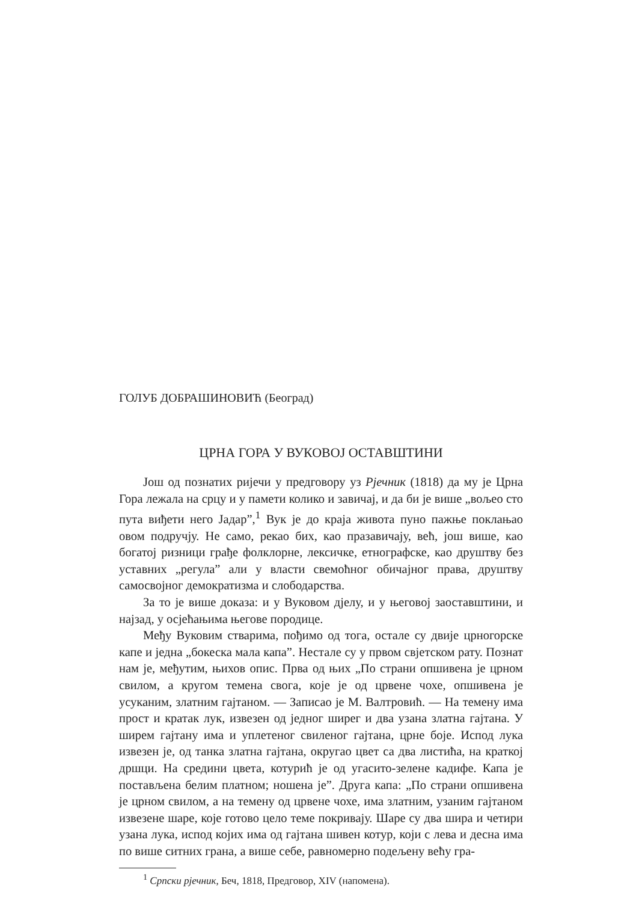ГОЛУБ ДОБРАШИНОВИЋ (Београд)
ЦРНА ГОРА У ВУКОВОЈ ОСТАВШТИНИ
Још од познатих ријечи у предговору уз Рјечник (1818) да му је Црна Гора лежала на срцу и у памети колико и завичај, и да би је више „вољео сто пута виђети него Јадар”,<sup>1</sup> Вук је до краја живота пуно пажње поклањао овом подручју. Не само, рекао бих, као празавичају, већ, још више, као богатој ризници грађе фолклорне, лексичке, етнографске, као друштву без уставних „регула” али у власти свемоћног обичајног права, друштву самосвојног демократизма и слободарства.
За то је више доказа: и у Вуковом дјелу, и у његовој заоставштини, и најзад, у осјећањима његове породице.
Међу Вуковим стварима, пођимо од тога, остале су двије црногорске капе и једна „бокеска мала капа”. Нестале су у првом свјетском рату. Познат нам је, међутим, њихов опис. Прва од њих „По страни опшивена је црном свилом, а кругом темена свога, које је од црвене чохе, опшивена је усуканим, златним гајтаном. — Записао је М. Валтровић. — На темену има прост и кратак лук, извезен од једног ширег и два узана златна гајтана. У ширем гајтану има и уплетеног свиленог гајтана, црне боје. Испод лука извезен је, од танка златна гајтана, округао цвет са два листића, на краткој дршци. На средини цвета, котурић је од угасито-зелене кадифе. Капа је постављена белим платном; ношена је”. Друга капа: „По страни опшивена је црном свилом, а на темену од црвене чохе, има златним, узаним гајтаном извезене шаре, које готово цело теме покривају. Шаре су два шира и четири узана лука, испод којих има од гајтана шивен котур, који с лева и десна има по више ситних грана, а више себе, равномерно подељену већу гра-
<sup>1</sup> Српски рјечник, Беч, 1818, Предговор, XIV (напомена).